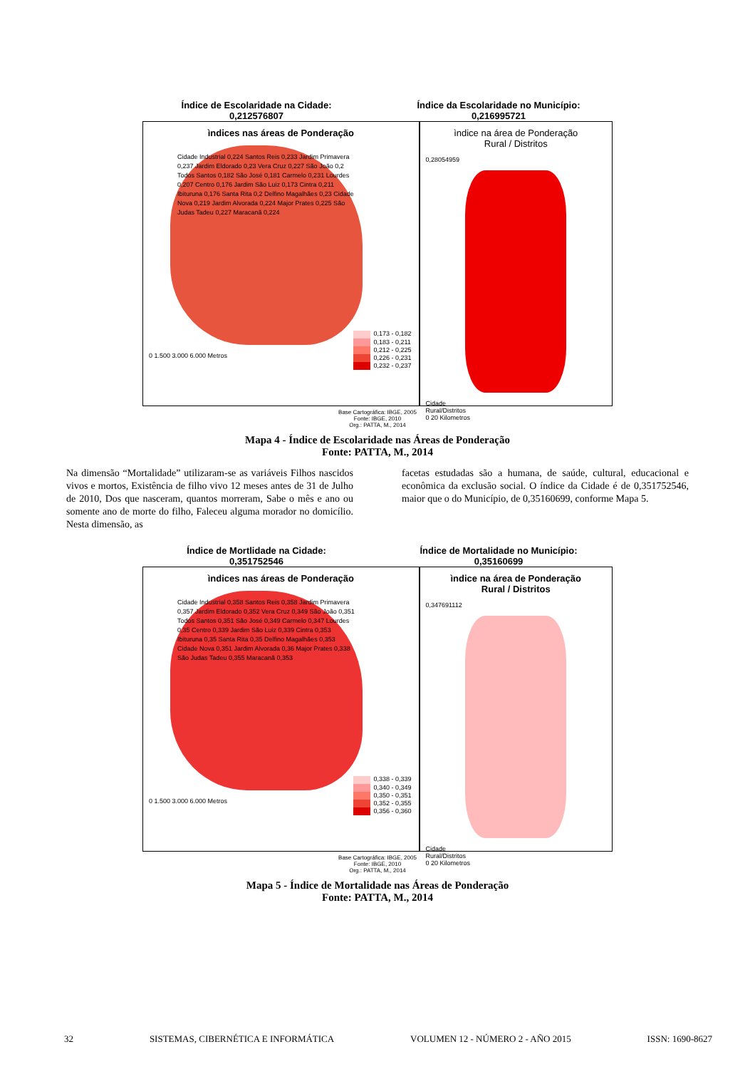Índice de Escolaridade na Cidade:
0,212576807
Índice da Escolaridade no Município:
0,216995721
ìndices nas áreas de Ponderação
Cidade Industrial 0,224 Santos Reis 0,233 Jardim Primavera 0,237 Jardim Eldorado 0,23 Vera Cruz 0,227 São João 0,2 Todos Santos 0,182 São José 0,181 Carmelo 0,231 Lourdes 0,207 Centro 0,176 Jardim São Luiz 0,173 Cintra 0,211 Ibituruna 0,176 Santa Rita 0,2 Delfino Magalhães 0,23 Cidade Nova 0,219 Jardim Alvorada 0,224 Major Prates 0,225 São Judas Tadeu 0,227 Maracanã 0,224
0,173 - 0,182
0,183 - 0,211
0,212 - 0,225
0,226 - 0,231
0,232 - 0,237
0 1.500 3.000 6.000 Metros
ìndice na área de Ponderação
Rural / Distritos
0,28054959
Cidade
Rural/Distritos
0 20 Kilometros
Base Cartográfica: IBGE, 2005
Fonte: IBGE, 2010
Org.: PATTA, M., 2014
Mapa 4 - Índice de Escolaridade nas Áreas de Ponderação
Fonte: PATTA, M., 2014
Na dimensão “Mortalidade” utilizaram-se as variáveis Filhos nascidos vivos e mortos, Existência de filho vivo 12 meses antes de 31 de Julho de 2010, Dos que nasceram, quantos morreram, Sabe o mês e ano ou somente ano de morte do filho, Faleceu alguma morador no domicílio. Nesta dimensão, as
facetas estudadas são a humana, de saúde, cultural, educacional e econômica da exclusão social. O índice da Cidade é de 0,351752546, maior que o do Município, de 0,35160699, conforme Mapa 5.
Índice de Mortlidade na Cidade:
0,351752546
Índice de Mortalidade no Município:
0,35160699
ìndices nas áreas de Ponderação
Cidade Industrial 0,358 Santos Reis 0,358 Jardim Primavera 0,357 Jardim Eldorado 0,352 Vera Cruz 0,349 São João 0,351 Todos Santos 0,351 São José 0,349 Carmelo 0,347 Lourdes 0,35 Centro 0,339 Jardim São Luiz 0,339 Cintra 0,353 Ibituruna 0,35 Santa Rita 0,35 Delfino Magalhães 0,353 Cidade Nova 0,351 Jardim Alvorada 0,36 Major Prates 0,338 São Judas Tadeu 0,355 Maracanã 0,353
0,338 - 0,339
0,340 - 0,349
0,350 - 0,351
0,352 - 0,355
0,356 - 0,360
0 1.500 3.000 6.000 Metros
ìndice na área de Ponderação
Rural / Distritos
0,347691112
Cidade
Rural/Distritos
0 20 Kilometros
Base Cartográfica: IBGE, 2005
Fonte: IBGE, 2010
Org.: PATTA, M., 2014
Mapa 5 - Índice de Mortalidade nas Áreas de Ponderação
Fonte: PATTA, M., 2014
32 SISTEMAS, CIBERNÉTICA E INFORMÁTICA VOLUMEN 12 - NÚMERO 2 - AÑO 2015 ISSN: 1690-8627